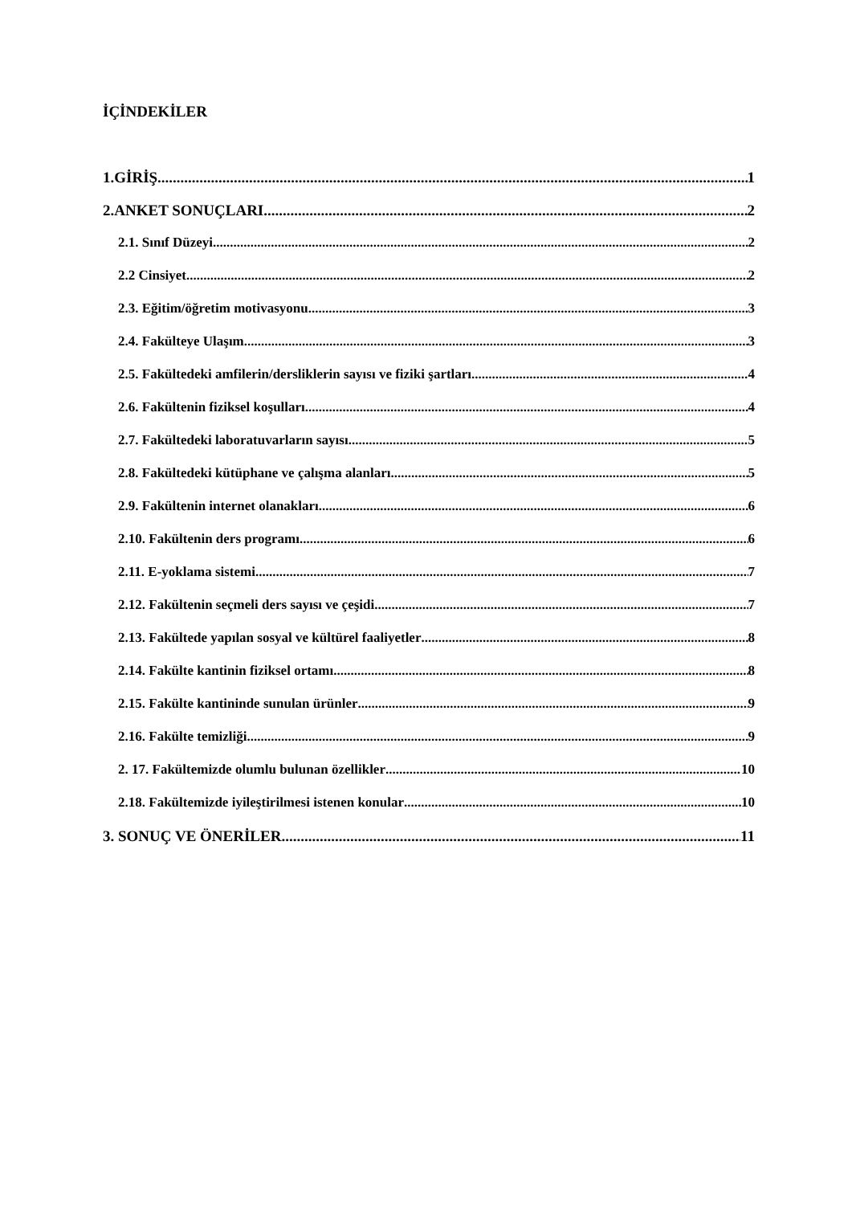İÇİNDEKİLER
1.GİRİŞ 1
2.ANKET SONUÇLARI 2
2.1. Sınıf Düzeyi 2
2.2 Cinsiyet 2
2.3. Eğitim/öğretim motivasyonu 3
2.4. Fakülteye Ulaşım 3
2.5. Fakültedeki amfilerin/dersliklerin sayısı ve fiziki şartları 4
2.6. Fakültenin fiziksel koşulları 4
2.7. Fakültedeki laboratuvarların sayısı 5
2.8. Fakültedeki kütüphane ve çalışma alanları 5
2.9. Fakültenin internet olanakları 6
2.10. Fakültenin ders programı 6
2.11. E-yoklama sistemi 7
2.12. Fakültenin seçmeli ders sayısı ve çeşidi 7
2.13. Fakültede yapılan sosyal ve kültürel faaliyetler 8
2.14. Fakülte kantinin fiziksel ortamı 8
2.15. Fakülte kantininde sunulan ürünler 9
2.16. Fakülte temizliği 9
2. 17. Fakültemizde olumlu bulunan özellikler 10
2.18. Fakültemizde iyileştirilmesi istenen konular 10
3. SONUÇ VE ÖNERİLER 11